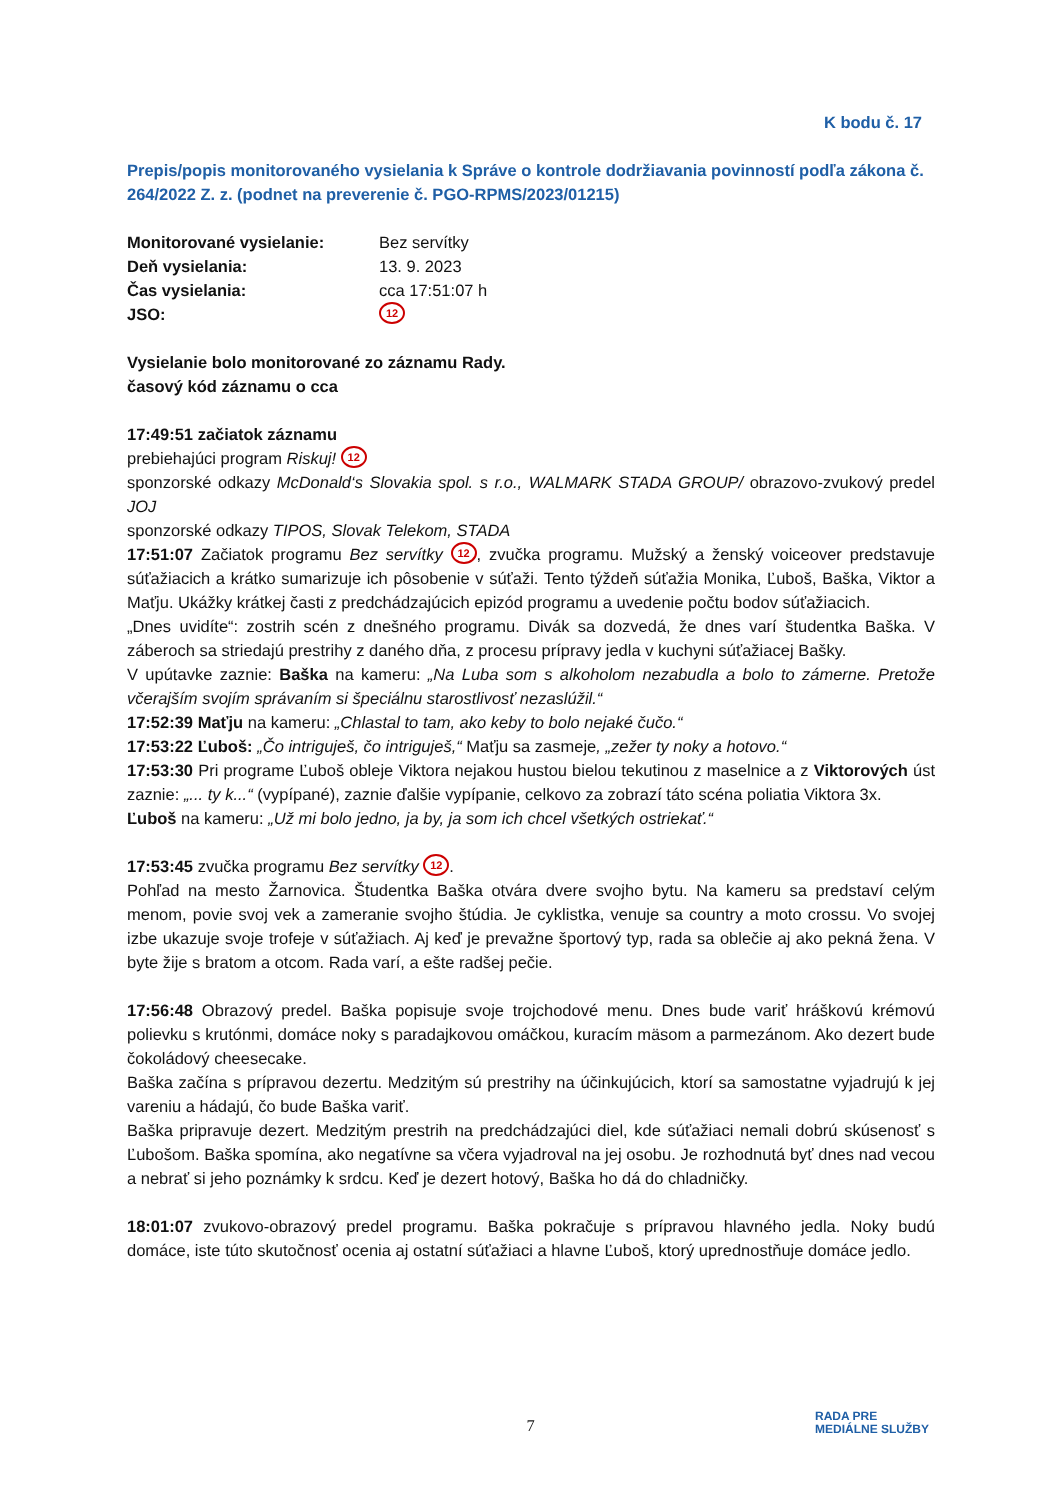K bodu č. 17
Prepis/popis monitorovaného vysielania k Správe o kontrole dodržiavania povinností podľa zákona č. 264/2022 Z. z. (podnet na preverenie č. PGO-RPMS/2023/01215)
| Monitorované vysielanie: | Bez servítky |
| Deň vysielania: | 13. 9. 2023 |
| Čas vysielania: | cca 17:51:07 h |
| JSO: | 12 |
Vysielanie bolo monitorované zo záznamu Rady.
časový kód záznamu o cca
17:49:51 začiatok záznamu
prebiehajúci program Riskuj! 12
sponzorské odkazy McDonald‘s Slovakia spol. s r.o., WALMARK STADA GROUP/ obrazovo-zvukový predel JOJ
sponzorské odkazy TIPOS, Slovak Telekom, STADA
17:51:07 Začiatok programu Bez servítky 12, zvučka programu. Mužský a ženský voiceover predstavuje súťažiacich a krátko sumarizuje ich pôsobenie v súťaži. Tento týždeň súťažia Monika, Ľuboš, Baška, Viktor a Maťju. Ukážky krátkej časti z predchádzajúcich epizód programu a uvedenie počtu bodov súťažiacich.
„Dnes uvidíte“: zostrih scén z dnešného programu. Divák sa dozvedá, že dnes varí študentka Baška. V záberoch sa striedajú prestrihy z daného dňa, z procesu prípravy jedla v kuchyni súťažiacej Bašky.
V upútavke zaznie: Baška na kameru: „Na Luba som s alkoholom nezabudla a bolo to zámerne. Pretože včerajším svojím správaním si špeciálnu starostlivosť nezaslúžil.“
17:52:39 Maťju na kameru: „Chlastal to tam, ako keby to bolo nejaké čučo.“
17:53:22 Ľuboš: „Čo intriguješ, čo intriguješ,“ Maťju sa zasmeje, „zežer ty noky a hotovo.“
17:53:30 Pri programe Ľuboš obleje Viktora nejakou hustou bielou tekutinou z maselnice a z Viktorových úst zaznie: „... ty k...“ (vypípané), zaznie ďalšie vypípanie, celkovo za zobrazí táto scéna poliatia Viktora 3x.
Ľuboš na kameru: „Už mi bolo jedno, ja by, ja som ich chcel všetkých ostriekať.“
17:53:45 zvučka programu Bez servítky 12.
Pohľad na mesto Žarnovica. Študentka Baška otvára dvere svojho bytu. Na kameru sa predstaví celým menom, povie svoj vek a zameranie svojho štúdia. Je cyklistka, venuje sa country a moto crossu. Vo svojej izbe ukazuje svoje trofeje v súťažiach. Aj keď je prevažne športový typ, rada sa oblečie aj ako pekná žena. V byte žije s bratom a otcom. Rada varí, a ešte radšej pečie.
17:56:48 Obrazový predel. Baška popisuje svoje trojchodové menu. Dnes bude variť hráškovú krémovú polievku s krutónmi, domáce noky s paradajkovou omáčkou, kuracím mäsom a parmezánom. Ako dezert bude čokoládový cheesecake.
Baška začína s prípravou dezertu. Medzitým sú prestrihy na účinkujúcich, ktorí sa samostatne vyjadrujú k jej vareniu a hádajú, čo bude Baška variť.
Baška pripravuje dezert. Medzitým prestrih na predchádzajúci diel, kde súťažiaci nemali dobrú skúsenosť s Ľubošom. Baška spomína, ako negatívne sa včera vyjadroval na jej osobu. Je rozhodnutá byť dnes nad vecou a nebrať si jeho poznámky k srdcu. Keď je dezert hotový, Baška ho dá do chladničky.
18:01:07 zvukovo-obrazový predel programu. Baška pokračuje s prípravou hlavného jedla. Noky budú domáce, iste túto skutočnosť ocenia aj ostatní súťažiaci a hlavne Ľuboš, ktorý uprednostňuje domáce jedlo.
7
RADA PRE
MEDIÁLNE SLUŽBY